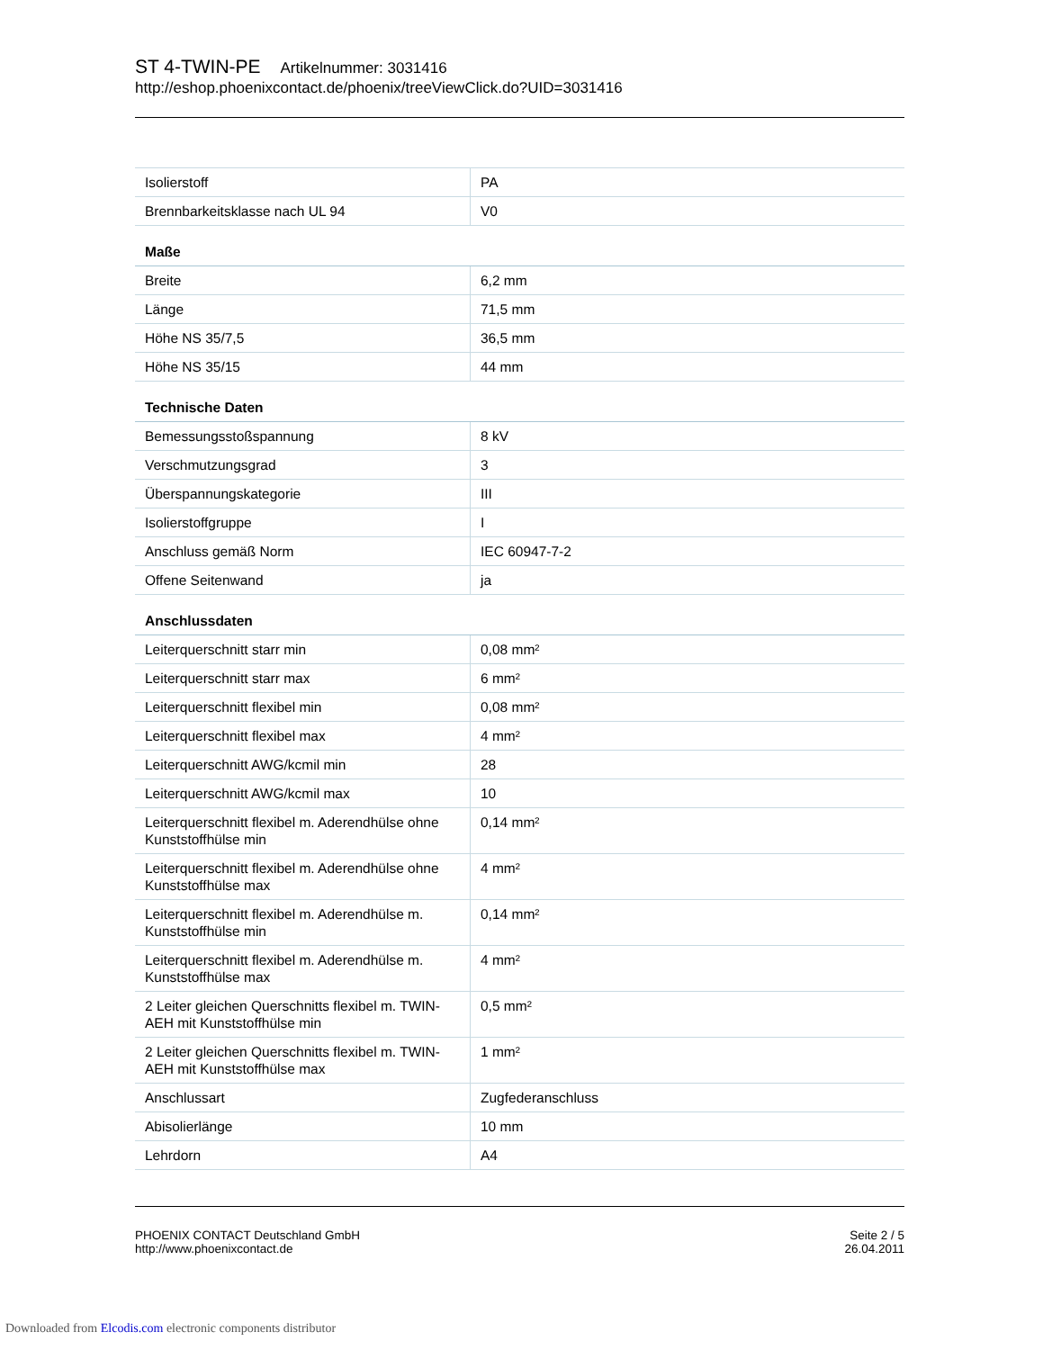ST 4-TWIN-PE Artikelnummer: 3031416
http://eshop.phoenixcontact.de/phoenix/treeViewClick.do?UID=3031416
| Isolierstoff | PA |
| Brennbarkeitsklasse nach UL 94 | V0 |
| Maße | |
| Breite | 6,2 mm |
| Länge | 71,5 mm |
| Höhe NS 35/7,5 | 36,5 mm |
| Höhe NS 35/15 | 44 mm |
| Technische Daten | |
| Bemessungsstoßspannung | 8 kV |
| Verschmutzungsgrad | 3 |
| Überspannungskategorie | III |
| Isolierstoffgruppe | I |
| Anschluss gemäß Norm | IEC 60947-7-2 |
| Offene Seitenwand | ja |
| Anschlussdaten | |
| Leiterquerschnitt starr min | 0,08 mm² |
| Leiterquerschnitt starr max | 6 mm² |
| Leiterquerschnitt flexibel min | 0,08 mm² |
| Leiterquerschnitt flexibel max | 4 mm² |
| Leiterquerschnitt AWG/kcmil min | 28 |
| Leiterquerschnitt AWG/kcmil max | 10 |
| Leiterquerschnitt flexibel m. Aderendhülse ohne Kunststoffhülse min | 0,14 mm² |
| Leiterquerschnitt flexibel m. Aderendhülse ohne Kunststoffhülse max | 4 mm² |
| Leiterquerschnitt flexibel m. Aderendhülse m. Kunststoffhülse min | 0,14 mm² |
| Leiterquerschnitt flexibel m. Aderendhülse m. Kunststoffhülse max | 4 mm² |
| 2 Leiter gleichen Querschnitts flexibel m. TWIN-AEH mit Kunststoffhülse min | 0,5 mm² |
| 2 Leiter gleichen Querschnitts flexibel m. TWIN-AEH mit Kunststoffhülse max | 1 mm² |
| Anschlussart | Zugfederanschluss |
| Abisolierlänge | 10 mm |
| Lehrdorn | A4 |
PHOENIX CONTACT Deutschland GmbH
http://www.phoenixcontact.de
Seite 2 / 5
26.04.2011
Downloaded from Elcodis.com electronic components distributor